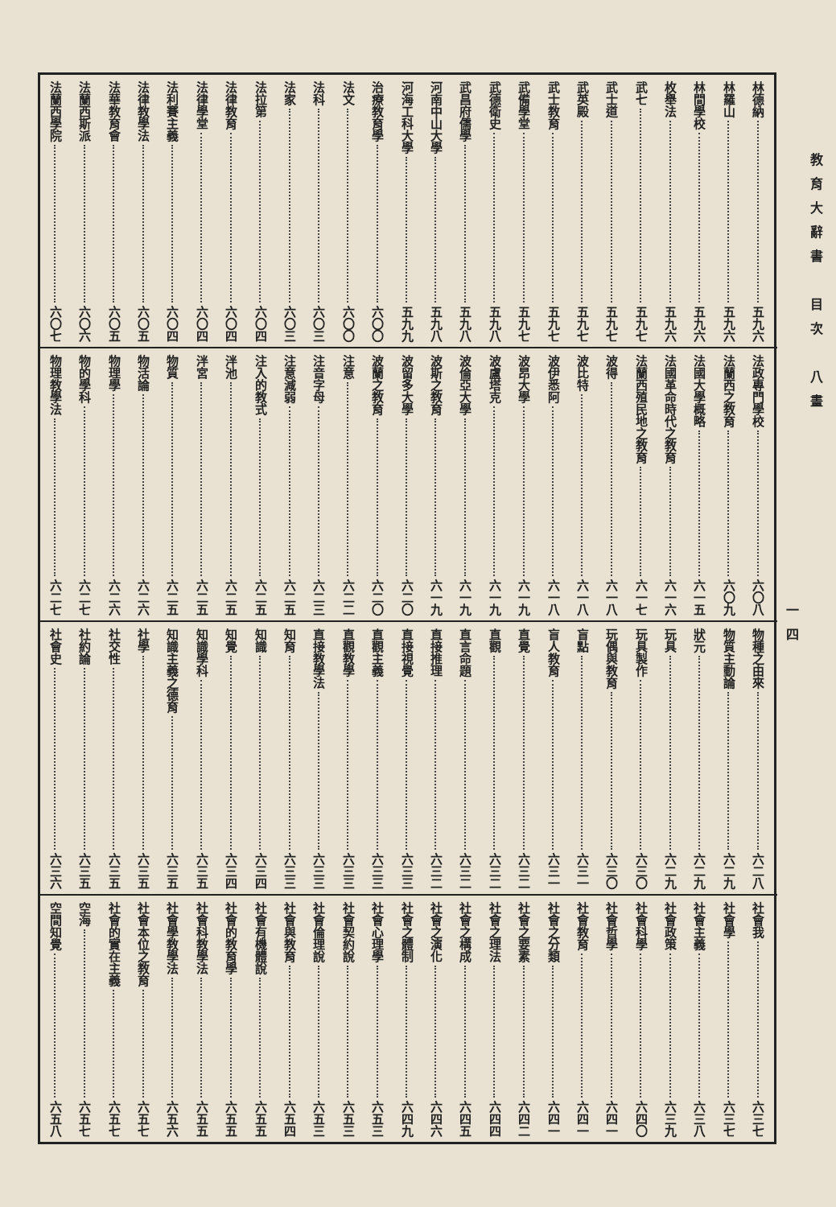教育大辭書　目次　八畫
一四
林德納 五九六
林羅山 五九六
林間學校 五九六
枚舉法 五九六
武七 五九七
武士道 五九七
武英殿 五九七
武士教育 五九七
武備學堂 五九七
武德衛史 五九八
武昌府儒學 五九八
河南中山大學 五九八
河海工科大學 五九九
治療教育學 六〇〇
法文 六〇〇
法科 六〇三
法家 六〇三
法拉第 六〇四
法律教育 六〇四
法律學堂 六〇四
法利賽主義 六〇四
法律教學法 六〇五
法華教育會 六〇五
法蘭西斯派 六〇六
法蘭西學院 六〇七
法政專門學校 六〇八
法蘭西之教育 六〇九
法國大學概略 六一五
法國革命時代之教育 六一六
法蘭西殖民地之教育 六一七
波得 六一八
波比特 六一八
波伊悉阿 六一八
波昂大學 六一九
波盧塔克 六一九
波倫亞大學 六一九
波斯之教育 六一九
波留多大學 六二〇
波蘭之教育 六二〇
注意 六二二
注音字母 六二三
注意減弱 六二五
注入的教式 六二五
泮池 六二五
泮宮 六二五
物質 六二五
物活論 六二六
物理學 六二六
物的學科 六二七
物理教學法 六二七
物種之由來 六二八
物質主動論 六二九
狀元 六二九
玩具 六二九
玩具製作 六三〇
玩偶與教育 六三〇
盲點 六三一
盲人教育 六三一
直覺 六三二
直觀 六三二
直言命題 六三二
直接推理 六三二
直接視覺 六三三
直觀主義 六三三
直觀教學 六三三
直接教學法 六三三
知育 六三三
知識 六三四
知覺 六三四
知識學科 六三五
知識主義之德育 六三五
社學 六三五
社交性 六三五
社約論 六三五
社會史 六三六
社會我 六三七
社會學 六三七
社會主義 六三八
社會政策 六三九
社會科學 六四〇
社會哲學 六四一
社會教育 六四一
社會之分類 六四一
社會之要素 六四二
社會之理法 六四四
社會之構成 六四五
社會之演化 六四六
社會之體制 六四九
社會心理學 六五三
社會契約說 六五三
社會倫理說 六五三
社會與教育 六五四
社會有機體說 六五五
社會的教育學 六五五
社會科教學法 六五五
社會學教學法 六五六
社會本位之教育 六五七
社會的實在主義 六五七
空海 六五七
空間知覺 六五八